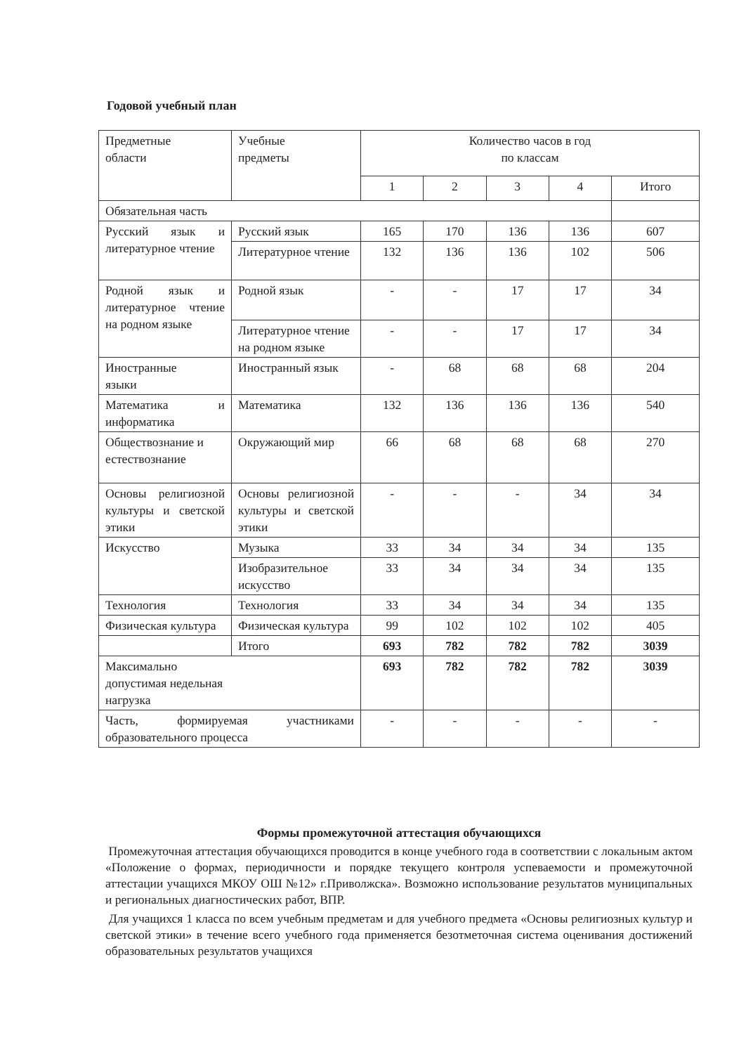Годовой учебный план
| Предметные области | Учебные предметы | Количество часов в год по классам | | | | |
| --- | --- | --- | --- | --- | --- | --- |
| | | 1 | 2 | 3 | 4 | Итого |
| Обязательная часть | | | | | | |
| Русский язык и литературное чтение | Русский язык | 165 | 170 | 136 | 136 | 607 |
| | Литературное чтение | 132 | 136 | 136 | 102 | 506 |
| Родной язык и литературное чтение на родном языке | Родной язык | - | - | 17 | 17 | 34 |
| | Литературное чтение на родном языке | - | - | 17 | 17 | 34 |
| Иностранные языки | Иностранный язык | - | 68 | 68 | 68 | 204 |
| Математика и информатика | Математика | 132 | 136 | 136 | 136 | 540 |
| Обществознание и естествознание | Окружающий мир | 66 | 68 | 68 | 68 | 270 |
| Основы религиозной культуры и светской этики | Основы религиозной культуры и светской этики | - | - | - | 34 | 34 |
| Искусство | Музыка | 33 | 34 | 34 | 34 | 135 |
| | Изобразительное искусство | 33 | 34 | 34 | 34 | 135 |
| Технология | Технология | 33 | 34 | 34 | 34 | 135 |
| Физическая культура | Физическая культура | 99 | 102 | 102 | 102 | 405 |
| | Итого | 693 | 782 | 782 | 782 | 3039 |
| Максимально допустимая недельная нагрузка | | 693 | 782 | 782 | 782 | 3039 |
| Часть, формируемая участниками образовательного процесса | | - | - | - | - | - |
Формы промежуточной аттестация обучающихся
Промежуточная аттестация обучающихся проводится в конце учебного года в соответствии с локальным актом «Положение о формах, периодичности и порядке текущего контроля успеваемости и промежуточной аттестации учащихся МКОУ ОШ №12» г.Приволжска». Возможно использование результатов муниципальных и региональных диагностических работ, ВПР.
Для учащихся 1 класса по всем учебным предметам и для учебного предмета «Основы религиозных культур и светской этики» в течение всего учебного года применяется безотметочная система оценивания достижений образовательных результатов учащихся